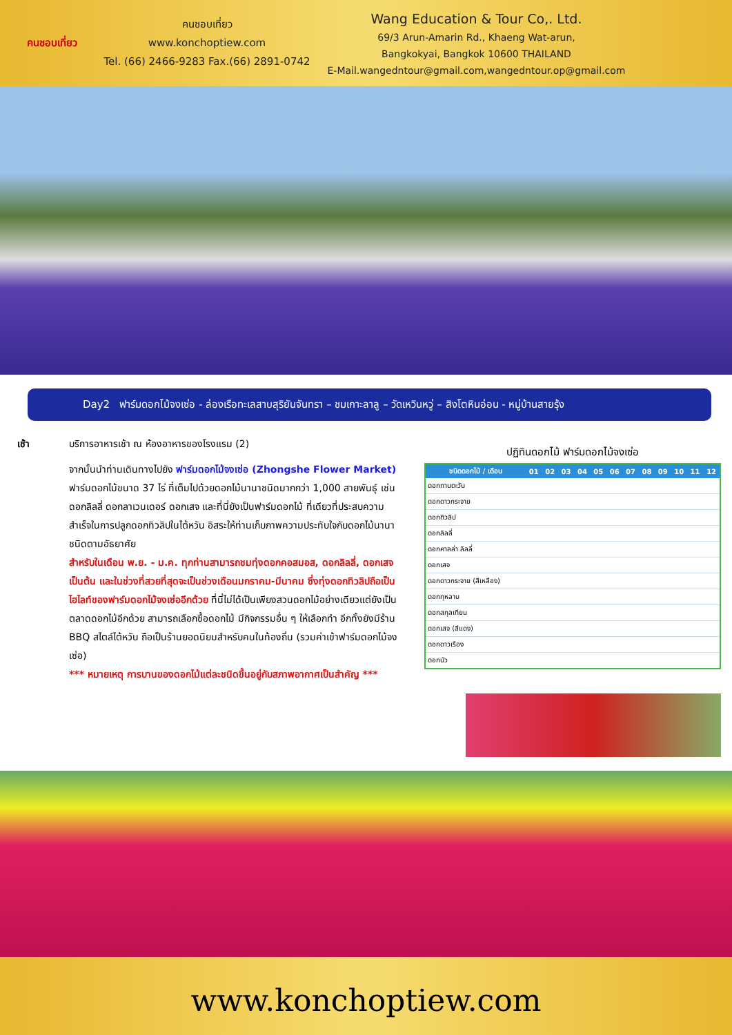คนชอบเที่ยว
คนชอบเที่ยว
www.konchoptiew.com
Tel. (66) 2466-9283 Fax.(66) 2891-0742
Wang Education & Tour Co,. Ltd.
69/3 Arun-Amarin Rd., Khaeng Wat-arun,
Bangkokyai, Bangkok 10600 THAILAND
E-Mail.wangedntour@gmail.com,wangedntour.op@gmail.com
Day2 ฟาร์มดอกไม้จงเซ่อ - ล่องเรือทะเลสาบสุริยันจันทรา – ชมเกาะลาลู – วัดเหวินหวู่ – สิงโตหินอ่อน - หมู่บ้านสายรุ้ง
เช้า บริการอาหารเช้า ณ ห้องอาหารของโรงแรม (2)
จากนั้นนำท่านเดินทางไปยัง ฟาร์มดอกไม้จงเซ่อ (Zhongshe Flower Market) ฟาร์มดอกไม้ขนาด 37 ไร่ ที่เต็มไปด้วยดอกไม้นานาชนิดมากกว่า 1,000 สายพันธุ์ เช่น ดอกลิลลี่ ดอกลาเวนเดอร์ ดอกเสจ และที่นี่ยังเป็นฟาร์มดอกไม้ ที่เดียวที่ประสบความสำเร็จในการปลูกดอกทิวลิปในไต้หวัน อิสระให้ท่านเก็บภาพความประทับใจกับดอกไม้นานาชนิดตามอัธยาศัย
สำหรับในเดือน พ.ย. - ม.ค. ทุกท่านสามารถชมทุ่งดอกคอสมอส, ดอกลิลลี่, ดอกเสจ เป็นต้น และในช่วงที่สวยที่สุดจะเป็นช่วงเดือนมกราคม-มีนาคม ซึ่งทุ่งดอกทิวลิปถือเป็นไฮไลท์ของฟาร์มดอกไม้จงเซ่ออีกด้วย ที่นี่ไม่ได้เป็นเพียงสวนดอกไม้อย่างเดียวแต่ยังเป็นตลาดดอกไม้อีกด้วย สามารถเลือกซื้อดอกไม้ มีกิจกรรมอื่น ๆ ให้เลือกทำ อีกทั้งยังมีร้าน BBQ สไตล์ไต้หวัน ถือเป็นร้านยอดนิยมสำหรับคนในท้องถิ่น (รวมค่าเข้าฟาร์มดอกไม้จงเซ่อ)
*** หมายเหตุ การบานของดอกไม้แต่ละชนิดขึ้นอยู่กับสภาพอากาศเป็นสำคัญ ***
ปฏิทินดอกไม้ ฟาร์มดอกไม้จงเซ่อ
| ชนิดดอกไม้ / เดือน | 01 | 02 | 03 | 04 | 05 | 06 | 07 | 08 | 09 | 10 | 11 | 12 |
| --- | --- | --- | --- | --- | --- | --- | --- | --- | --- | --- | --- | --- |
| ดอกทานตะวัน | | | | | | | | | | | | |
| ดอกดาวกระจาย | | | | | | | | | | | | |
| ดอกทิวลิป | | | | | | | | | | | | |
| ดอกลิลลี่ | | | | | | | | | | | | |
| ดอกคาลล่า ลิลลี่ | | | | | | | | | | | | |
| ดอกเสจ | | | | | | | | | | | | |
| ดอกดาวกระจาย (สีเหลือง) | | | | | | | | | | | | |
| ดอกกุหลาบ | | | | | | | | | | | | |
| ดอกสกุลเทียน | | | | | | | | | | | | |
| ดอกเสจ (สีแดง) | | | | | | | | | | | | |
| ดอกดาวเรือง | | | | | | | | | | | | |
| ดอกบัว | | | | | | | | | | | | |
www.konchoptiew.com